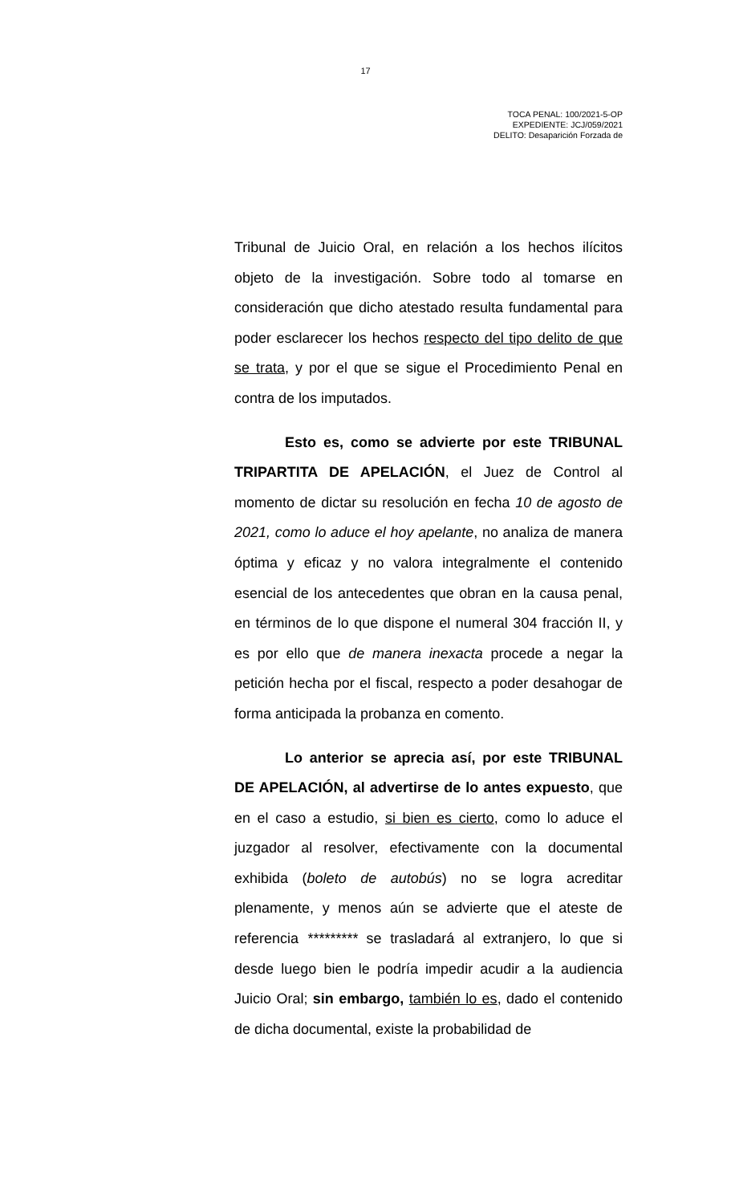17
TOCA PENAL: 100/2021-5-OP
EXPEDIENTE: JCJ/059/2021
DELITO: Desaparición Forzada de
Tribunal de Juicio Oral, en relación a los hechos ilícitos objeto de la investigación. Sobre todo al tomarse en consideración que dicho atestado resulta fundamental para poder esclarecer los hechos respecto del tipo delito de que se trata, y por el que se sigue el Procedimiento Penal en contra de los imputados.
Esto es, como se advierte por este TRIBUNAL TRIPARTITA DE APELACIÓN, el Juez de Control al momento de dictar su resolución en fecha 10 de agosto de 2021, como lo aduce el hoy apelante, no analiza de manera óptima y eficaz y no valora integralmente el contenido esencial de los antecedentes que obran en la causa penal, en términos de lo que dispone el numeral 304 fracción II, y es por ello que de manera inexacta procede a negar la petición hecha por el fiscal, respecto a poder desahogar de forma anticipada la probanza en comento.
Lo anterior se aprecia así, por este TRIBUNAL DE APELACIÓN, al advertirse de lo antes expuesto, que en el caso a estudio, si bien es cierto, como lo aduce el juzgador al resolver, efectivamente con la documental exhibida (boleto de autobús) no se logra acreditar plenamente, y menos aún se advierte que el ateste de referencia ********* se trasladará al extranjero, lo que si desde luego bien le podría impedir acudir a la audiencia Juicio Oral; sin embargo, también lo es, dado el contenido de dicha documental, existe la probabilidad de